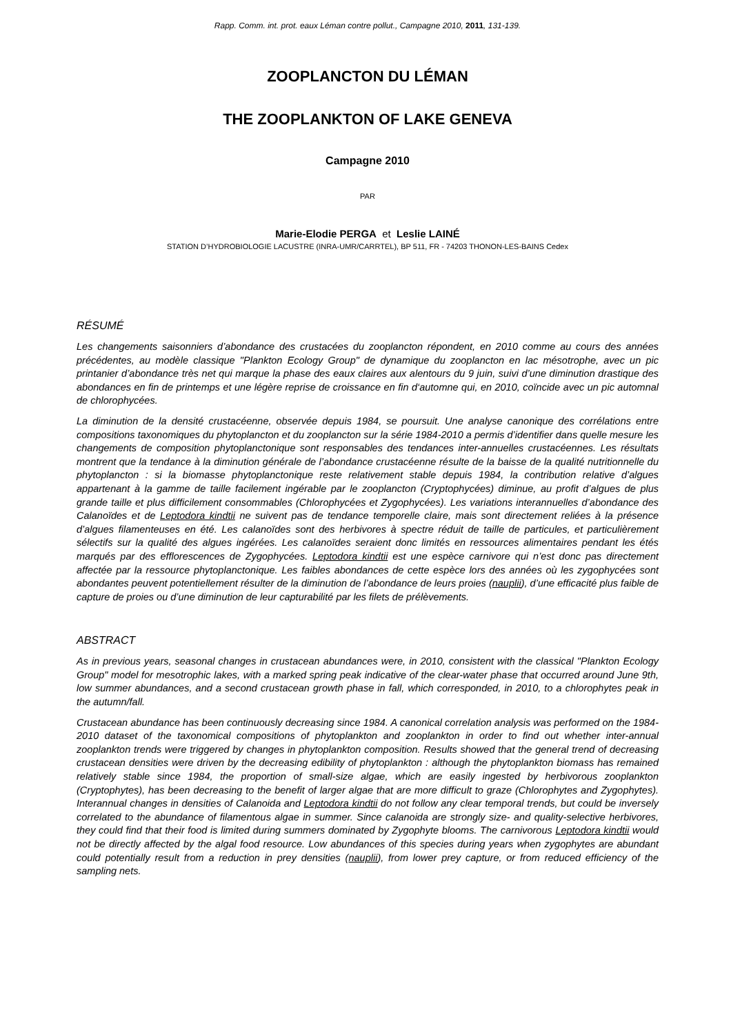Rapp. Comm. int. prot. eaux Léman contre pollut., Campagne 2010, 2011, 131-139.
ZOOPLANCTON DU LÉMAN
THE ZOOPLANKTON OF LAKE GENEVA
Campagne 2010
PAR
Marie-Elodie PERGA et Leslie LAINÉ
STATION D’HYDROBIOLOGIE LACUSTRE (INRA-UMR/CARRTEL), BP 511, FR - 74203 THONON-LES-BAINS Cedex
RÉSUMÉ
Les changements saisonniers d’abondance des crustacées du zooplancton répondent, en 2010 comme au cours des années précédentes, au modèle classique "Plankton Ecology Group" de dynamique du zooplancton en lac mésotrophe, avec un pic printanier d’abondance très net qui marque la phase des eaux claires aux alentours du 9 juin, suivi d’une diminution drastique des abondances en fin de printemps et une légère reprise de croissance en fin d‘automne qui, en 2010, coïncide avec un pic automnal de chlorophycées.
La diminution de la densité crustacéenne, observée depuis 1984, se poursuit. Une analyse canonique des corrélations entre compositions taxonomiques du phytoplancton et du zooplancton sur la série 1984-2010 a permis d’identifier dans quelle mesure les changements de composition phytoplanctonique sont responsables des tendances inter-annuelles crustacéennes. Les résultats montrent que la tendance à la diminution générale de l’abondance crustacéenne résulte de la baisse de la qualité nutritionnelle du phytoplancton : si la biomasse phytoplanctonique reste relativement stable depuis 1984, la contribution relative d’algues appartenant à la gamme de taille facilement ingérable par le zooplancton (Cryptophycées) diminue, au profit d’algues de plus grande taille et plus difficilement consommables (Chlorophycées et Zygophycées). Les variations interannuelles d’abondance des Calanoïdes et de Leptodora kindtii ne suivent pas de tendance temporelle claire, mais sont directement reliées à la présence d’algues filamenteuses en été. Les calanoïdes sont des herbivores à spectre réduit de taille de particules, et particulièrement sélectifs sur la qualité des algues ingérées. Les calanoïdes seraient donc limités en ressources alimentaires pendant les étés marqués par des efflorescences de Zygophycées. Leptodora kindtii est une espèce carnivore qui n’est donc pas directement affectée par la ressource phytoplanctonique. Les faibles abondances de cette espèce lors des années où les zygophycées sont abondantes peuvent potentiellement résulter de la diminution de l’abondance de leurs proies (nauplii), d’une efficacité plus faible de capture de proies ou d’une diminution de leur capturabilité par les filets de prélèvements.
ABSTRACT
As in previous years, seasonal changes in crustacean abundances were, in 2010, consistent with the classical "Plankton Ecology Group" model for mesotrophic lakes, with a marked spring peak indicative of the clear-water phase that occurred around June 9th, low summer abundances, and a second crustacean growth phase in fall, which corresponded, in 2010, to a chlorophytes peak in the autumn/fall.
Crustacean abundance has been continuously decreasing since 1984. A canonical correlation analysis was performed on the 1984-2010 dataset of the taxonomical compositions of phytoplankton and zooplankton in order to find out whether inter-annual zooplankton trends were triggered by changes in phytoplankton composition. Results showed that the general trend of decreasing crustacean densities were driven by the decreasing edibility of phytoplankton : although the phytoplankton biomass has remained relatively stable since 1984, the proportion of small-size algae, which are easily ingested by herbivorous zooplankton (Cryptophytes), has been decreasing to the benefit of larger algae that are more difficult to graze (Chlorophytes and Zygophytes). Interannual changes in densities of Calanoida and Leptodora kindtii do not follow any clear temporal trends, but could be inversely correlated to the abundance of filamentous algae in summer. Since calanoida are strongly size- and quality-selective herbivores, they could find that their food is limited during summers dominated by Zygophyte blooms. The carnivorous Leptodora kindtii would not be directly affected by the algal food resource. Low abundances of this species during years when zygophytes are abundant could potentially result from a reduction in prey densities (nauplii), from lower prey capture, or from reduced efficiency of the sampling nets.